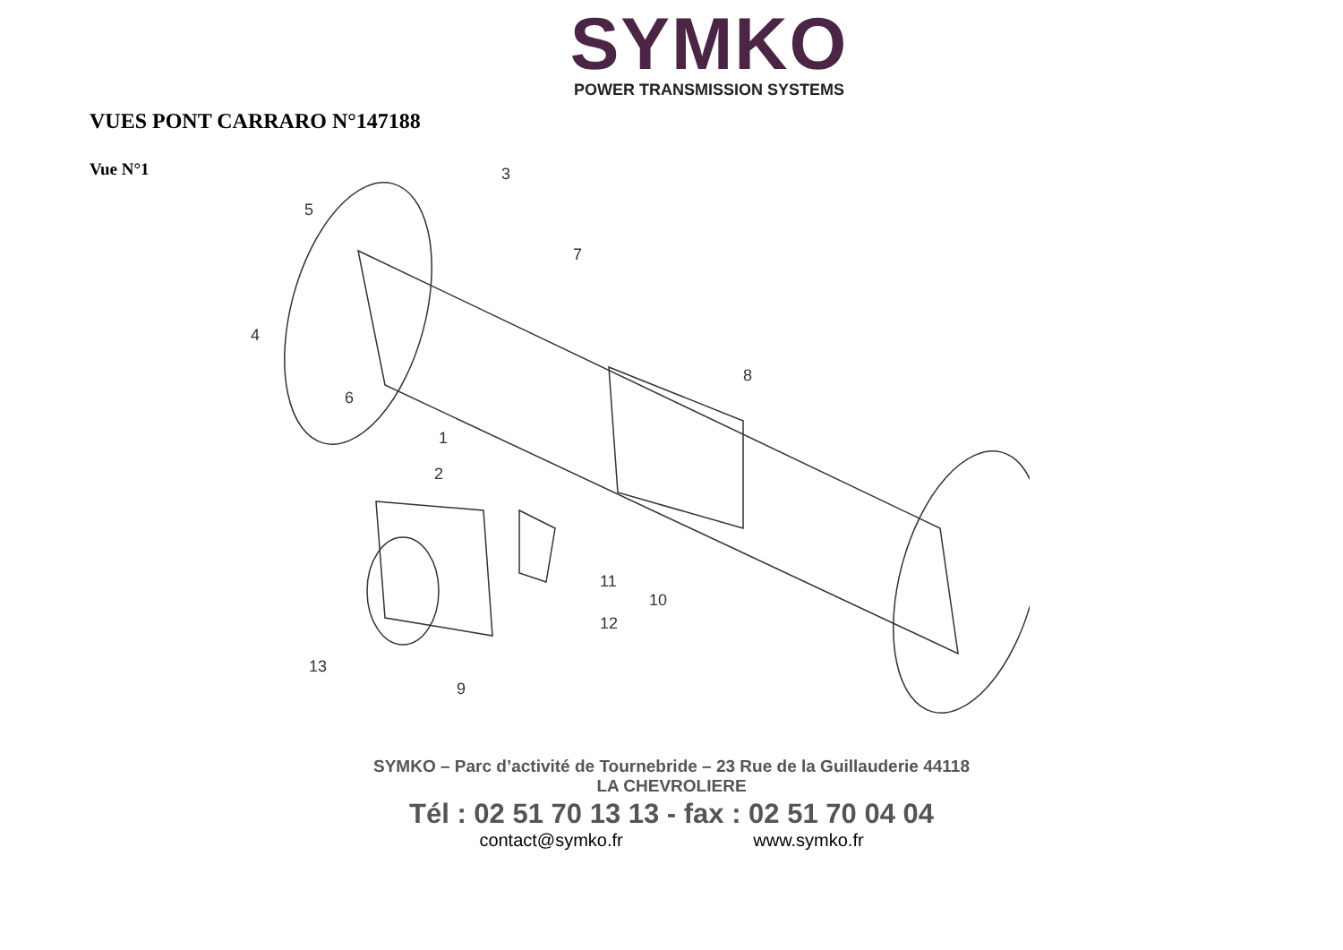SYMKO
POWER TRANSMISSION SYSTEMS
VUES PONT CARRARO N°147188
Vue N°1
3
5
7
4
6
8
1
2
11
10
12
13
9
SYMKO – Parc d’activité de Tournebride – 23 Rue de la Guillauderie 44118
LA CHEVROLIERE
Tél : 02 51 70 13 13 - fax : 02 51 70 04 04
contact@symko.fr www.symko.fr